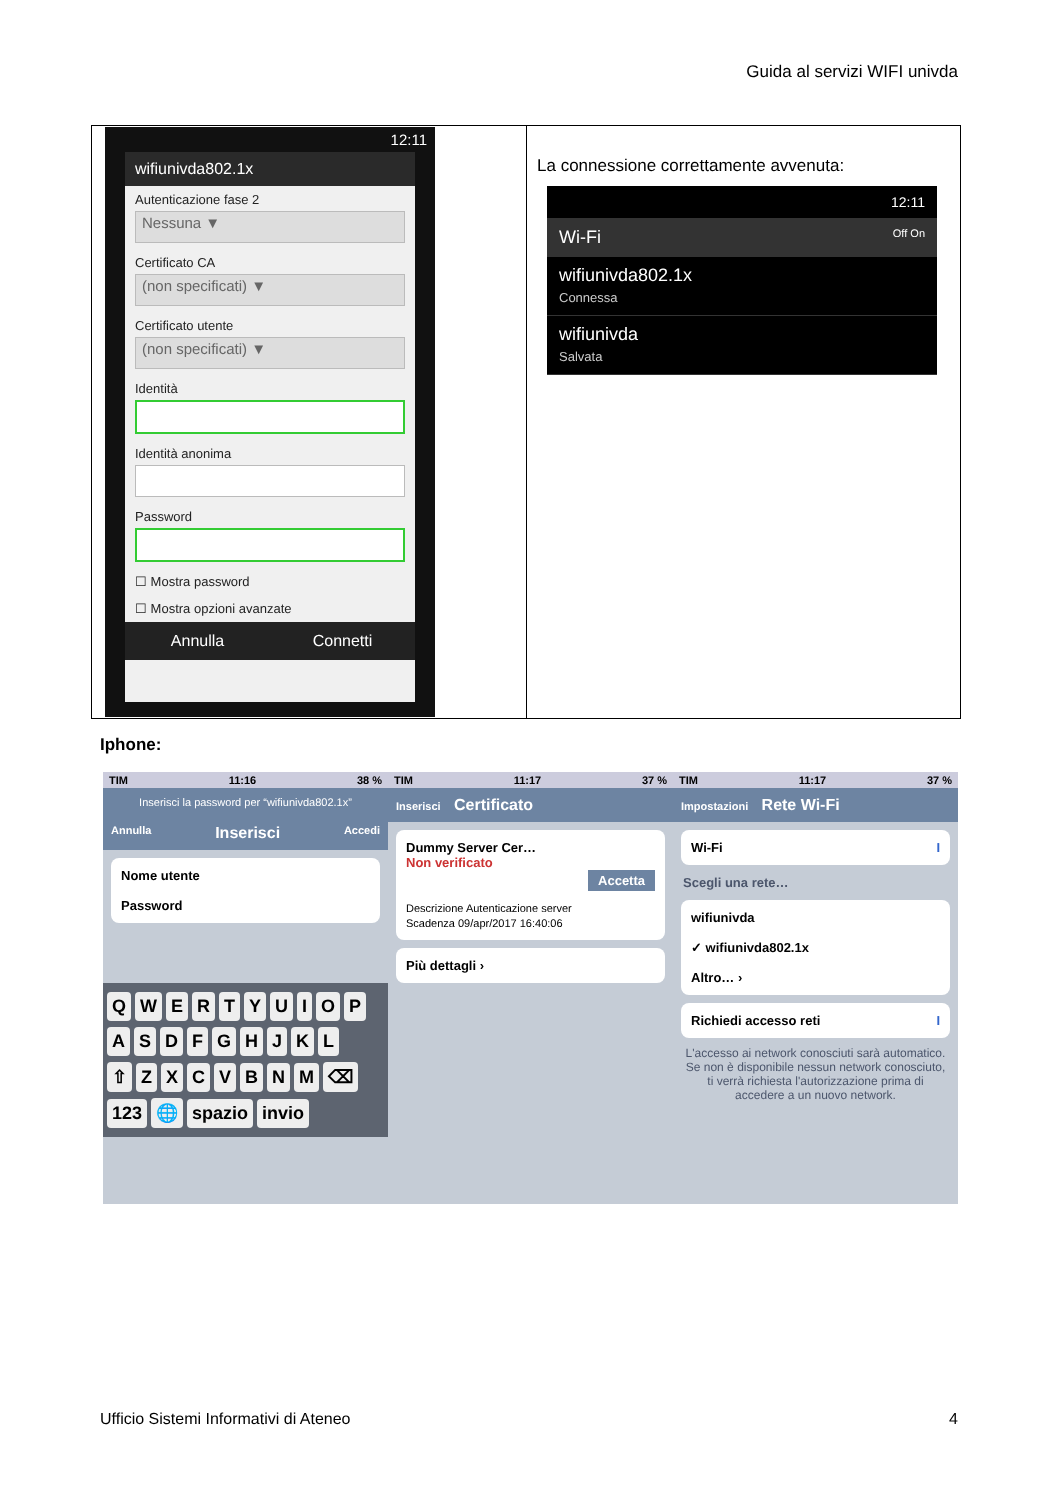Guida al servizi WIFI univda
| 12:11 wifiunivda802.1x Autenticazione fase 2 Nessuna ▼ Certificato CA (non specificati) ▼ Certificato utente (non specificati) ▼ Identità Identità anonima Password ☐ Mostra password ☐ Mostra opzioni avanzate Annulla Connetti | La connessione correttamente avvenuta: 12:11 Wi-Fi Off On wifiunivda802.1x Connessa wifiunivda Salvata |
Iphone:
TIM 11:16 38 %
Inserisci la password per “wifiunivda802.1x”
Annulla Inserisci Accedi
Nome utente
Password
QWERTYUIOP
ASDFGHJKL
⇧ ZXCVBNM ⌫
123 🌐 spazio invio
TIM 11:17 37 %
Inserisci Certificato
Dummy Server Cer…
Non verificato
Accetta
Descrizione Autenticazione server
Scadenza 09/apr/2017 16:40:06
Più dettagli ›
TIM 11:17 37 %
Impostazioni Rete Wi-Fi
Wi-Fi I
Scegli una rete…
wifiunivda
✓ wifiunivda802.1x
Altro… ›
Richiedi accesso reti I
L'accesso ai network conosciuti sarà automatico. Se non è disponibile nessun network conosciuto, ti verrà richiesta l'autorizzazione prima di accedere a un nuovo network.
Ufficio Sistemi Informativi di Ateneo 4